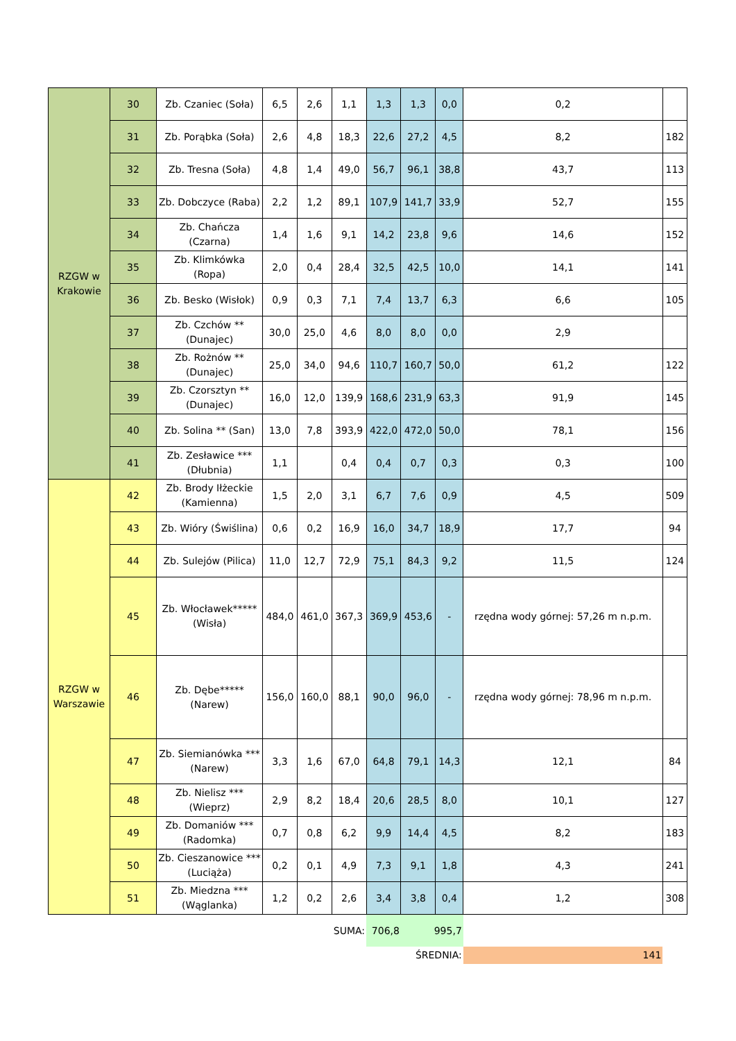| RZGW w Krakowie | 30 | Zb. Czaniec (Soła) | 6,5 | 2,6 | 1,1 | 1,3 | 1,3 | 0,0 | 0,2 | |
| | 31 | Zb. Porąbka (Soła) | 2,6 | 4,8 | 18,3 | 22,6 | 27,2 | 4,5 | 8,2 | 182 |
| | 32 | Zb. Tresna (Soła) | 4,8 | 1,4 | 49,0 | 56,7 | 96,1 | 38,8 | 43,7 | 113 |
| | 33 | Zb. Dobczyce (Raba) | 2,2 | 1,2 | 89,1 | 107,9 | 141,7 | 33,9 | 52,7 | 155 |
| | 34 | Zb. Chańcza (Czarna) | 1,4 | 1,6 | 9,1 | 14,2 | 23,8 | 9,6 | 14,6 | 152 |
| | 35 | Zb. Klimkówka (Ropa) | 2,0 | 0,4 | 28,4 | 32,5 | 42,5 | 10,0 | 14,1 | 141 |
| | 36 | Zb. Besko (Wisłok) | 0,9 | 0,3 | 7,1 | 7,4 | 13,7 | 6,3 | 6,6 | 105 |
| | 37 | Zb. Czchów ** (Dunajec) | 30,0 | 25,0 | 4,6 | 8,0 | 8,0 | 0,0 | 2,9 | |
| | 38 | Zb. Rożnów ** (Dunajec) | 25,0 | 34,0 | 94,6 | 110,7 | 160,7 | 50,0 | 61,2 | 122 |
| | 39 | Zb. Czorsztyn ** (Dunajec) | 16,0 | 12,0 | 139,9 | 168,6 | 231,9 | 63,3 | 91,9 | 145 |
| | 40 | Zb. Solina ** (San) | 13,0 | 7,8 | 393,9 | 422,0 | 472,0 | 50,0 | 78,1 | 156 |
| | 41 | Zb. Zesławice *** (Dłubnia) | 1,1 | | 0,4 | 0,4 | 0,7 | 0,3 | 0,3 | 100 |
| RZGW w Warszawie | 42 | Zb. Brody Iłżeckie (Kamienna) | 1,5 | 2,0 | 3,1 | 6,7 | 7,6 | 0,9 | 4,5 | 509 |
| | 43 | Zb. Wióry (Świślina) | 0,6 | 0,2 | 16,9 | 16,0 | 34,7 | 18,9 | 17,7 | 94 |
| | 44 | Zb. Sulejów (Pilica) | 11,0 | 12,7 | 72,9 | 75,1 | 84,3 | 9,2 | 11,5 | 124 |
| | 45 | Zb. Włocławek***** (Wisła) | 484,0 | 461,0 | 367,3 | 369,9 | 453,6 | - | rzędna wody górnej: 57,26 m n.p.m. | |
| | 46 | Zb. Dębe***** (Narew) | 156,0 | 160,0 | 88,1 | 90,0 | 96,0 | - | rzędna wody górnej: 78,96 m n.p.m. | |
| | 47 | Zb. Siemianówka *** (Narew) | 3,3 | 1,6 | 67,0 | 64,8 | 79,1 | 14,3 | 12,1 | 84 |
| | 48 | Zb. Nielisz *** (Wieprz) | 2,9 | 8,2 | 18,4 | 20,6 | 28,5 | 8,0 | 10,1 | 127 |
| | 49 | Zb. Domaniów *** (Radomka) | 0,7 | 0,8 | 6,2 | 9,9 | 14,4 | 4,5 | 8,2 | 183 |
| | 50 | Zb. Cieszanowice *** (Luciąża) | 0,2 | 0,1 | 4,9 | 7,3 | 9,1 | 1,8 | 4,3 | 241 |
| | 51 | Zb. Miedzna *** (Wąglanka) | 1,2 | 0,2 | 2,6 | 3,4 | 3,8 | 0,4 | 1,2 | 308 |
| SUMA: | | | | | | 706,8 | 995,7 | | | |
| ŚREDNIA: | | | | | | | | | 141 | |